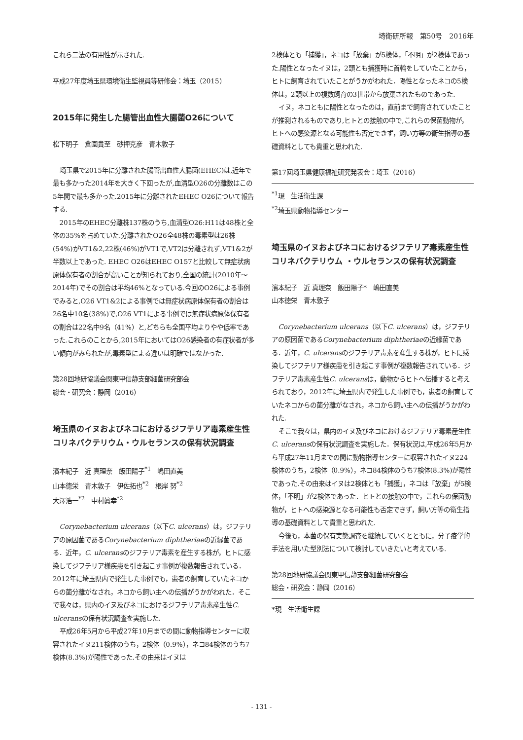埼衛研所報　第50号　2016年
これら二法の有用性が示された.
平成27年度埼玉県環境衛生監視員等研修会：埼玉（2015）
2015年に発生した腸管出血性大腸菌O26について
松下明子　倉園貴至　砂押克彦　青木敦子
埼玉県で2015年に分離された腸管出血性大腸菌(EHEC)は,近年で最も多かった2014年を大きく下回ったが,血清型O26の分離数はこの5年間で最も多かった.2015年に分離されたEHEC O26について報告する.
2015年のEHEC分離株137株のうち,血清型O26:H11は48株と全体の35%を占めていた.分離されたO26全48株の毒素型は26株(54%)がVT1&2,22株(46%)がVT1で,VT2は分離されず,VT1&2が半数以上であった. EHEC O26はEHEC O157と比較して無症状病原体保有者の割合が高いことが知られており,全国の統計(2010年～2014年)でその割合は平均46%となっている.今回のO26による事例でみると,O26 VT1&2による事例では無症状病原体保有者の割合は26名中10名(38%)で,O26 VT1による事例では無症状病原体保有者の割合は22名中9名（41%）と,どちらも全国平均よりやや低率であった.これらのことから,2015年においてはO26感染者の有症状者が多い傾向がみられたが,毒素型による違いは明確ではなかった.
第28回地研協議会関東甲信静支部細菌研究部会
総会・研究会：静岡（2016）
埼玉県のイヌおよびネコにおけるジフテリア毒素産生性コリネバクテリウム・ウルセランスの保有状況調査
濱本紀子　近 真理奈　飯田陽子<sup>*1</sup>　嶋田直美
山本徳栄　青木敦子　伊佐拓也<sup>*2</sup>　根岸 努<sup>*2</sup>
大澤浩一<sup>*2</sup>　中村眞幸<sup>*2</sup>
Corynebacterium ulcerans（以下C. ulcerans）は，ジフテリアの原因菌であるCorynebacterium diphtheriaeの近縁菌である．近年，C. ulceransのジフテリア毒素を産生する株が，ヒトに感染してジフテリア様疾患を引き起こす事例が複数報告されている．2012年に埼玉県内で発生した事例でも，患者の飼育していたネコからの菌分離がなされ，ネコから飼い主への伝播がうかがわれた．そこで我々は，県内のイヌ及びネコにおけるジフテリア毒素産生性C. ulceransの保有状況調査を実施した.
平成26年5月から平成27年10月までの間に動物指導センターに収容されたイヌ211検体のうち，2検体（0.9%），ネコ84検体のうち7検体(8.3%)が陽性であった.その由来はイヌは
2検体とも「捕獲」，ネコは「放棄」が5検体，「不明」が2検体であった.陽性となったイヌは，2頭とも捕獲時に首輪をしていたことから，ヒトに飼育されていたことがうかがわれた．陽性となったネコの5検体は，2頭以上の複数飼育の3世帯から放棄されたものであった.
イヌ，ネコともに陽性となったのは，直前まで飼育されていたことが推測されるものであり,ヒトとの接触の中で,これらの保菌動物が，ヒトへの感染源となる可能性も否定できず，飼い方等の衛生指導の基礎資料としても貴重と思われた.
第17回埼玉県健康福祉研究発表会：埼玉（2016）
<sup>*1</sup>現　生活衛生課
<sup>*2</sup>埼玉県動物指導センター
埼玉県のイヌおよびネコにおけるジフテリア毒素産生性コリネバクテリウム ・ウルセランスの保有状況調査
濱本紀子　近 真理奈　飯田陽子*　嶋田直美
山本徳栄　青木敦子
Corynebacterium ulcerans（以下C. ulcerans）は，ジフテリアの原因菌であるCorynebacterium diphtheriaeの近縁菌である．近年，C. ulceransのジフテリア毒素を産生する株が，ヒトに感染してジフテリア様疾患を引き起こす事例が複数報告されている．ジフテリア毒素産生性C. ulceransは，動物からヒトへ伝播すると考えられており，2012年に埼玉県内で発生した事例でも，患者の飼育していたネコからの菌分離がなされ，ネコから飼い主への伝播がうかがわれた.
そこで我々は，県内のイヌ及びネコにおけるジフテリア毒素産生性C. ulceransの保有状況調査を実施した．保有状況は,平成26年5月から平成27年11月までの間に動物指導センターに収容されたイヌ224検体のうち，2検体（0.9%），ネコ84検体のうち7検体(8.3%)が陽性であった.その由来はイヌは2検体とも「捕獲」，ネコは「放棄」が5検体，「不明」が2検体であった．ヒトとの接触の中で，これらの保菌動物が，ヒトへの感染源となる可能性も否定できず，飼い方等の衛生指導の基礎資料として貴重と思われた.
今後も，本菌の保有実態調査を継続していくとともに，分子疫学的手法を用いた型別法について検討していきたいと考えている.
第28回地研協議会関東甲信静支部細菌研究部会
総会・研究会：静岡（2016）
*現　生活衛生課
- 131 -